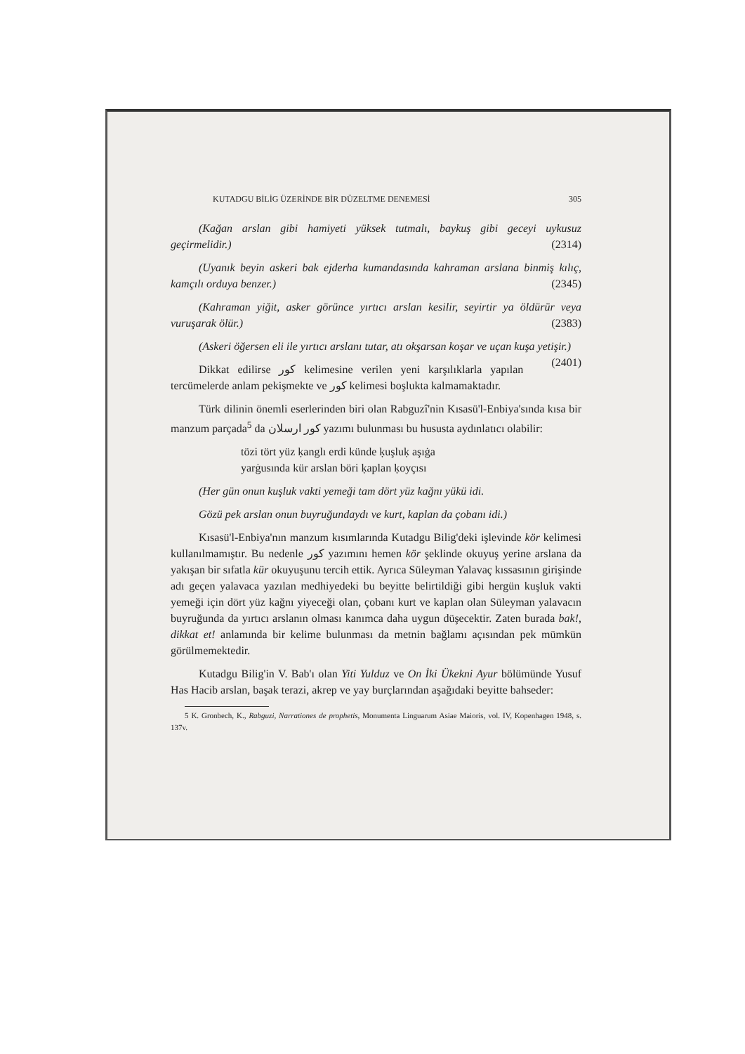KUTADGU BİLİG ÜZERİNDE BİR DÜZELTME DENEMESİ 305
(Kağan arslan gibi hamiyeti yüksek tutmalı, baykuş gibi geceyi uykusuz geçirmelidir.) (2314)
(Uyanık beyin askeri bak ejderha kumandasında kahraman arslana binmiş kılıç, kamçılı orduya benzer.) (2345)
(Kahraman yiğit, asker görünce yırtıcı arslan kesilir, seyirtir ya öldürür veya vuruşarak ölür.) (2383)
(Askeri öğersen eli ile yırtıcı arslanı tutar, atı okşarsan koşar ve uçan kuşa yetişir.) (2401)
Dikkat edilirse كور kelimesine verilen yeni karşılıklarla yapılan tercümelerde anlam pekişmekte ve كور kelimesi boşlukta kalmamaktadır.
Türk dilinin önemli eserlerinden biri olan Rabguzî'nin Kısasü'l-Enbiya'sında kısa bir manzum parçada<sup>5</sup> da كور ارسلان yazımı bulunması bu hususta aydınlatıcı olabilir:
tözi tört yüz ḳanglı erdi künde ḳuşluḳ aşıġa
yarġusında kür arslan böri ḳaplan ḳoyçısı
(Her gün onun kuşluk vakti yemeği tam dört yüz kağnı yükü idi.
Gözü pek arslan onun buyruğundaydı ve kurt, kaplan da çobanı idi.)
Kısasü'l-Enbiya'nın manzum kısımlarında Kutadgu Bilig'deki işlevinde kör kelimesi kullanılmamıştır. Bu nedenle كور yazımını hemen kör şeklinde okuyuş yerine arslana da yakışan bir sıfatla kür okuyuşunu tercih ettik. Ayrıca Süleyman Yalavaç kıssasının girişinde adı geçen yalavaca yazılan medhiyedeki bu beyitte belirtildiği gibi hergün kuşluk vakti yemeği için dört yüz kağnı yiyeceği olan, çobanı kurt ve kaplan olan Süleyman yalavacın buyruğunda da yırtıcı arslanın olması kanımca daha uygun düşecektir. Zaten burada bak!, dikkat et! anlamında bir kelime bulunması da metnin bağlamı açısından pek mümkün görülmemektedir.
Kutadgu Bilig'in V. Bab'ı olan Yiti Yulduz ve On İki Ükekni Ayur bölümünde Yusuf Has Hacib arslan, başak terazi, akrep ve yay burçlarından aşağıdaki beyitte bahseder:
5 K. Gronbech, K., Rabguzi, Narrationes de prophetis, Monumenta Linguarum Asiae Maioris, vol. IV, Kopenhagen 1948, s. 137v.